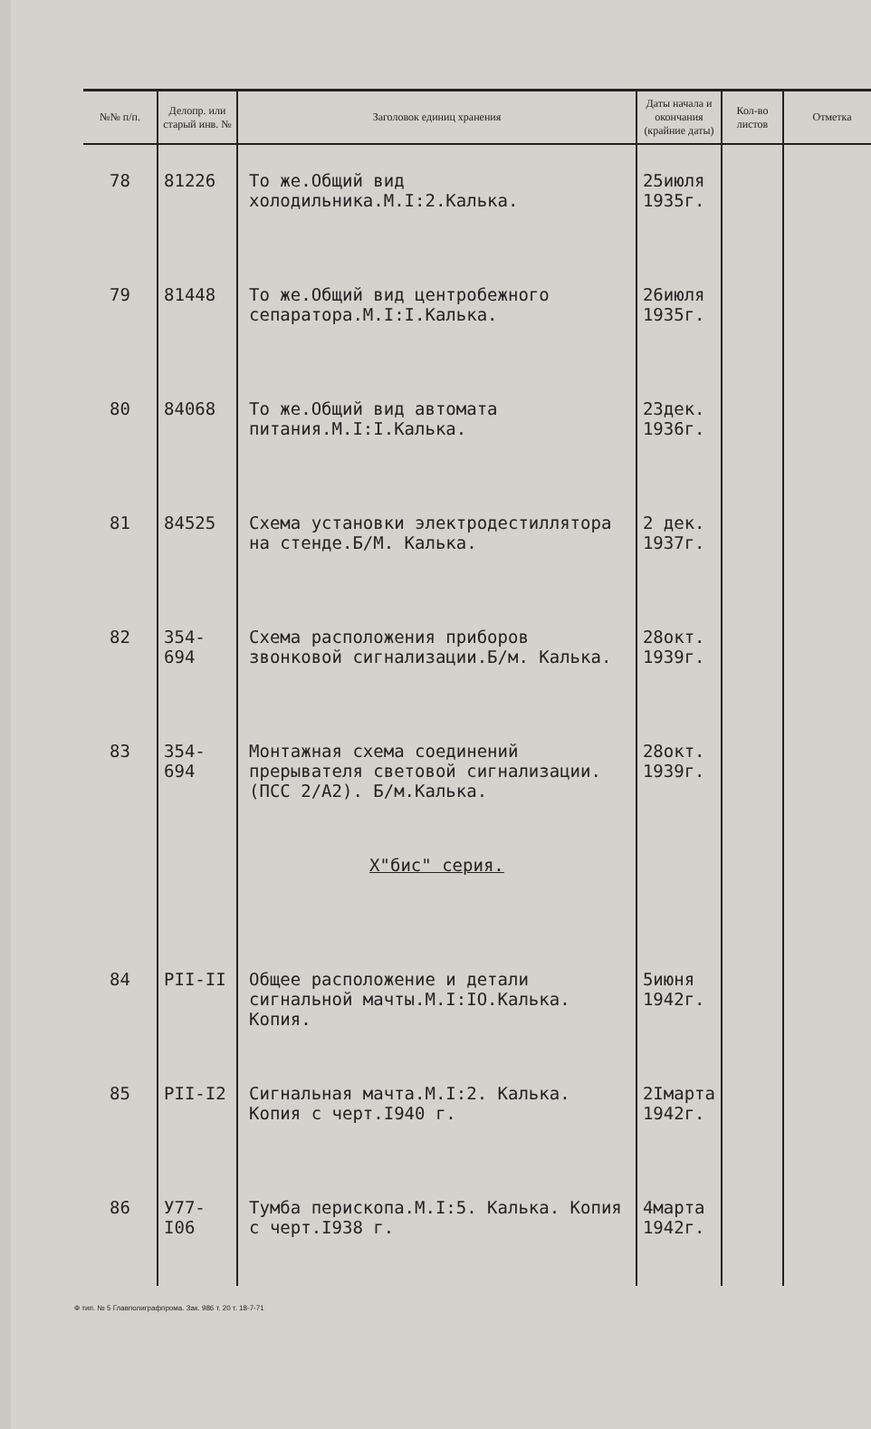| №№ п/п. | Делопр. или старый инв. № | Заголовок единиц хранения | Даты начала и окончания (крайние даты) | Кол-во листов | Отметка |
| --- | --- | --- | --- | --- | --- |
| 78 | 81226 | То же.Общий вид холодильника.М.I:2.Калька. | 25июля 1935г. | | |
| 79 | 81448 | То же.Общий вид центробежного сепаратора.М.I:I.Калька. | 26июля 1935г. | | |
| 80 | 84068 | То же.Общий вид автомата питания.М.I:I.Калька. | 23дек. 1936г. | | |
| 81 | 84525 | Схема установки электродестиллятора на стенде.Б/М. Калька. | 2 дек. 1937г. | | |
| 82 | 354-694 | Схема расположения приборов звонковой сигнализации.Б/м. Калька. | 28окт. 1939г. | | |
| 83 | 354-694 | Монтажная схема соединений прерывателя световой сигнализации.(ПСС 2/А2). Б/м.Калька. | 28окт. 1939г. | | |
| | | Х"бис" серия. | | | |
| 84 | PII-II | Общее расположение и детали сигнальной мачты.М.I:IO.Калька. Копия. | 5июня 1942г. | | |
| 85 | PII-I2 | Сигнальная мачта.М.I:2. Калька. Копия с черт.I940 г. | 2Iмарта 1942г. | | |
| 86 | У77-I06 | Тумба перископа.М.I:5. Калька. Копия с черт.I938 г. | 4марта 1942г. | | |
Ф тип. № 5 Главполиграфпрома. Зак. 986 т. 20 т. 18-7-71